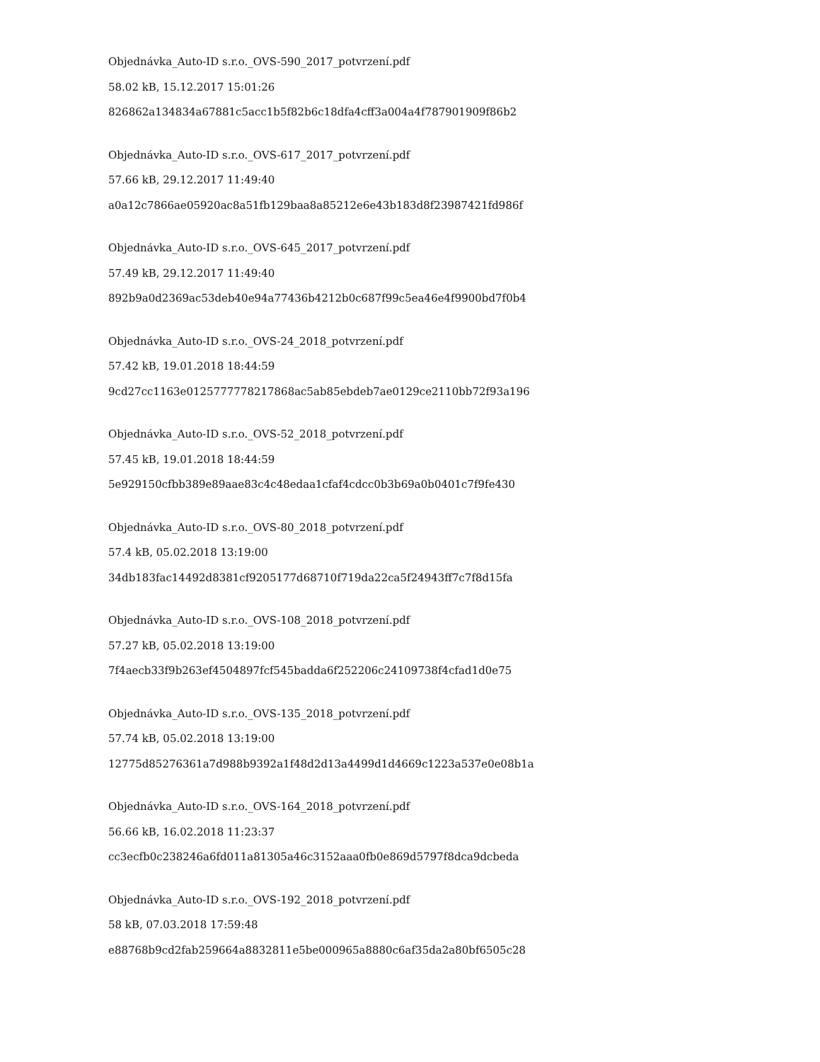Objednávka_Auto-ID s.r.o._OVS-590_2017_potvrzení.pdf
58.02 kB, 15.12.2017 15:01:26
826862a134834a67881c5acc1b5f82b6c18dfa4cff3a004a4f787901909f86b2
Objednávka_Auto-ID s.r.o._OVS-617_2017_potvrzení.pdf
57.66 kB, 29.12.2017 11:49:40
a0a12c7866ae05920ac8a51fb129baa8a85212e6e43b183d8f23987421fd986f
Objednávka_Auto-ID s.r.o._OVS-645_2017_potvrzení.pdf
57.49 kB, 29.12.2017 11:49:40
892b9a0d2369ac53deb40e94a77436b4212b0c687f99c5ea46e4f9900bd7f0b4
Objednávka_Auto-ID s.r.o._OVS-24_2018_potvrzení.pdf
57.42 kB, 19.01.2018 18:44:59
9cd27cc1163e0125777778217868ac5ab85ebdeb7ae0129ce2110bb72f93a196
Objednávka_Auto-ID s.r.o._OVS-52_2018_potvrzení.pdf
57.45 kB, 19.01.2018 18:44:59
5e929150cfbb389e89aae83c4c48edaa1cfaf4cdcc0b3b69a0b0401c7f9fe430
Objednávka_Auto-ID s.r.o._OVS-80_2018_potvrzení.pdf
57.4 kB, 05.02.2018 13:19:00
34db183fac14492d8381cf9205177d68710f719da22ca5f24943ff7c7f8d15fa
Objednávka_Auto-ID s.r.o._OVS-108_2018_potvrzení.pdf
57.27 kB, 05.02.2018 13:19:00
7f4aecb33f9b263ef4504897fcf545badda6f252206c24109738f4cfad1d0e75
Objednávka_Auto-ID s.r.o._OVS-135_2018_potvrzení.pdf
57.74 kB, 05.02.2018 13:19:00
12775d85276361a7d988b9392a1f48d2d13a4499d1d4669c1223a537e0e08b1a
Objednávka_Auto-ID s.r.o._OVS-164_2018_potvrzení.pdf
56.66 kB, 16.02.2018 11:23:37
cc3ecfb0c238246a6fd011a81305a46c3152aaa0fb0e869d5797f8dca9dcbeda
Objednávka_Auto-ID s.r.o._OVS-192_2018_potvrzení.pdf
58 kB, 07.03.2018 17:59:48
e88768b9cd2fab259664a8832811e5be000965a8880c6af35da2a80bf6505c28